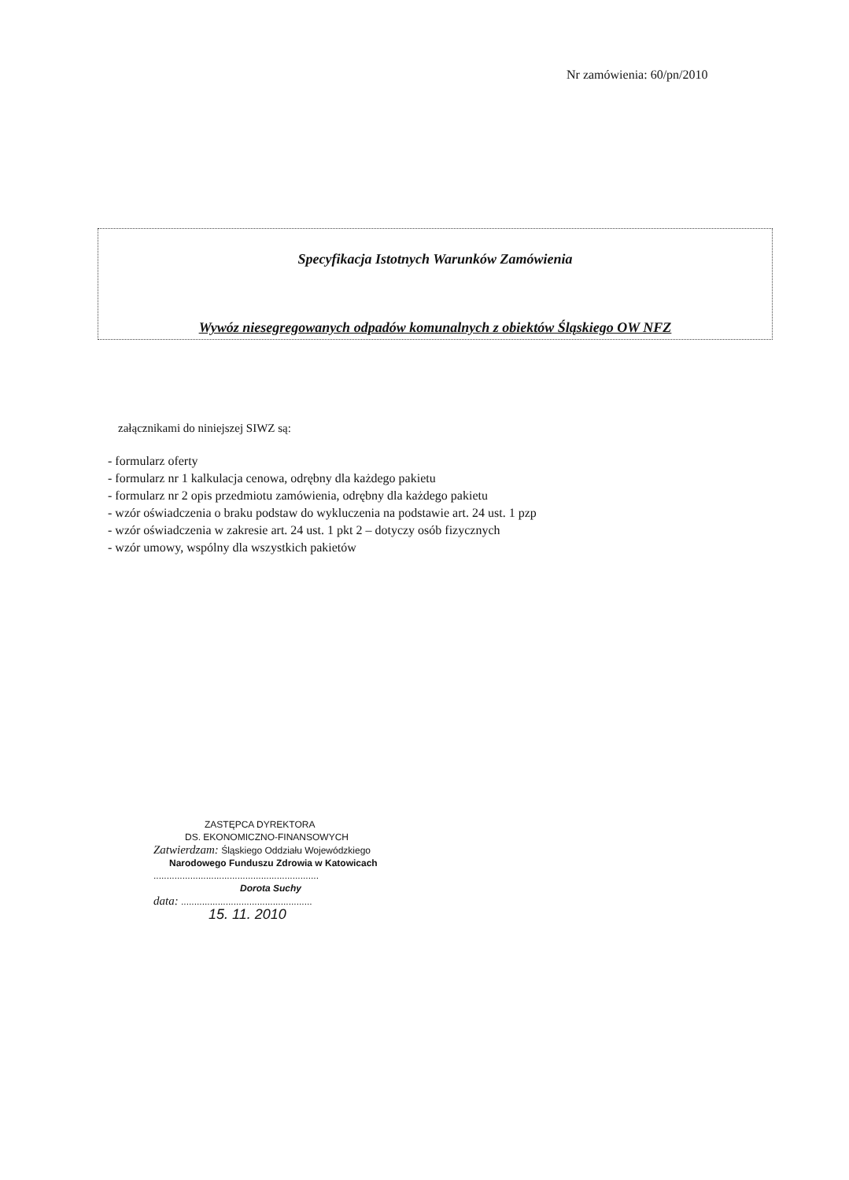Nr zamówienia: 60/pn/2010
Specyfikacja Istotnych Warunków Zamówienia
Wywóz niesegregowanych odpadów komunalnych z obiektów Śląskiego OW NFZ
załącznikami do niniejszej SIWZ są:
- formularz oferty
- formularz nr 1 kalkulacja cenowa, odrębny dla każdego pakietu
- formularz nr 2 opis przedmiotu zamówienia, odrębny dla każdego pakietu
- wzór oświadczenia o braku podstaw do wykluczenia na podstawie art. 24 ust. 1 pzp
- wzór oświadczenia w zakresie art. 24 ust. 1 pkt 2 – dotyczy osób fizycznych
- wzór umowy, wspólny dla wszystkich pakietów
ZASTĘPCA DYREKTORA
DS. EKONOMICZNO-FINANSOWYCH
Zatwierdzam: Śląskiego Oddziału Wojewódzkiego
Narodowego Funduszu Zdrowia w Katowicach
...............................................................
Dorota Suchy
data: ..................................................
15. 11. 2010